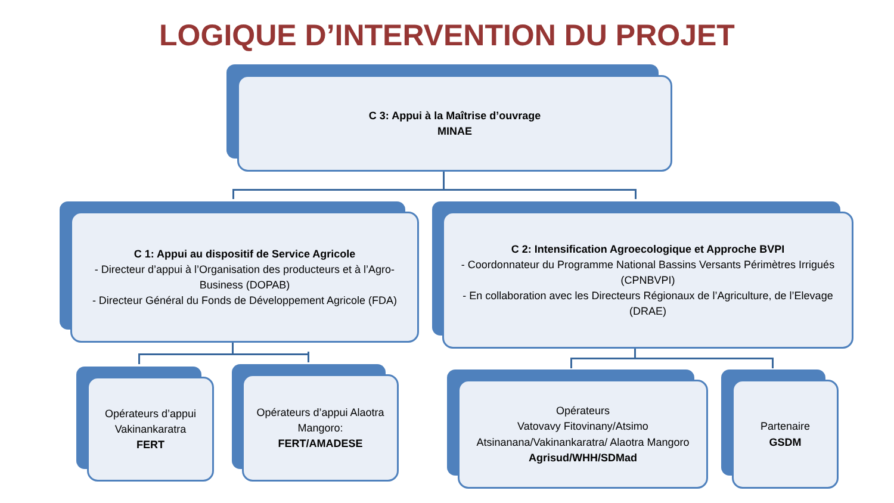LOGIQUE D’INTERVENTION DU PROJET
C 3: Appui à la Maîtrise d’ouvrage
MINAE
C 1: Appui au dispositif de Service Agricole
- Directeur d’appui à l’Organisation des producteurs et à l’Agro-Business (DOPAB)
- Directeur Général du Fonds de Développement Agricole (FDA)
C 2: Intensification Agroecologique et Approche BVPI
- Coordonnateur du Programme National Bassins Versants Périmètres Irrigués (CPNBVPI)
- En collaboration avec les Directeurs Régionaux de l’Agriculture, de l’Elevage (DRAE)
Opérateurs d’appui Vakinankaratra
FERT
Opérateurs d’appui Alaotra Mangoro:
FERT/AMADESE
Opérateurs
Vatovavy Fitovinany/Atsimo Atsinanana/Vakinankaratra/ Alaotra Mangoro
Agrisud/WHH/SDMad
Partenaire
GSDM